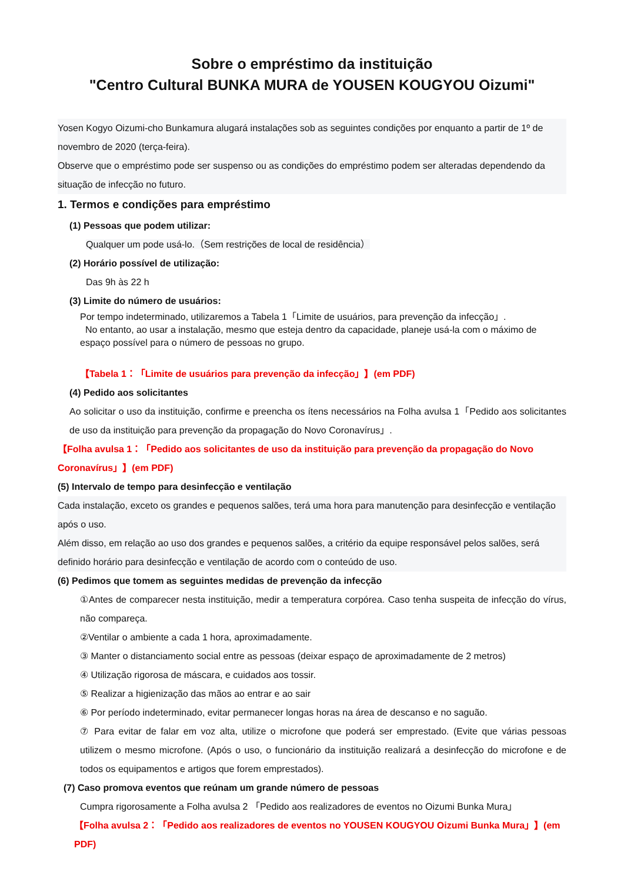Sobre o empréstimo da instituição
"Centro Cultural BUNKA MURA de YOUSEN KOUGYOU Oizumi"
Yosen Kogyo Oizumi-cho Bunkamura alugará instalações sob as seguintes condições por enquanto a partir de 1º de novembro de 2020 (terça-feira).
Observe que o empréstimo pode ser suspenso ou as condições do empréstimo podem ser alteradas dependendo da situação de infecção no futuro.
1. Termos e condições para empréstimo
(1) Pessoas que podem utilizar:
Qualquer um pode usá-lo.（Sem restrições de local de residência）
(2) Horário possível de utilização:
Das 9h às 22 h
(3) Limite do número de usuários:
Por tempo indeterminado, utilizaremos a Tabela 1「Limite de usuários, para prevenção da infecção」.
No entanto, ao usar a instalação, mesmo que esteja dentro da capacidade, planeje usá-la com o máximo de espaço possível para o número de pessoas no grupo.
【Tabela 1：「Limite de usuários para prevenção da infecção」】(em PDF)
(4) Pedido aos solicitantes
Ao solicitar o uso da instituição, confirme e preencha os ítens necessários na Folha avulsa 1「Pedido aos solicitantes de uso da instituição para prevenção da propagação do Novo Coronavírus」.
【Folha avulsa 1：「Pedido aos solicitantes de uso da instituição para prevenção da propagação do Novo Coronavírus」】(em PDF)
(5) Intervalo de tempo para desinfecção e ventilação
Cada instalação, exceto os grandes e pequenos salões, terá uma hora para manutenção para desinfecção e ventilação após o uso.
Além disso, em relação ao uso dos grandes e pequenos salões, a critério da equipe responsável pelos salões, será definido horário para desinfecção e ventilação de acordo com o conteúdo de uso.
(6) Pedimos que tomem as seguintes medidas de prevenção da infecção
①Antes de comparecer nesta instituição, medir a temperatura corpórea. Caso tenha suspeita de infecção do vírus, não compareça.
②Ventilar o ambiente a cada 1 hora, aproximadamente.
③ Manter o distanciamento social entre as pessoas (deixar espaço de aproximadamente de 2 metros)
④ Utilização rigorosa de máscara, e cuidados aos tossir.
⑤ Realizar a higienização das mãos ao entrar e ao sair
⑥ Por período indeterminado, evitar permanecer longas horas na área de descanso e no saguão.
⑦ Para evitar de falar em voz alta, utilize o microfone que poderá ser emprestado. (Evite que várias pessoas utilizem o mesmo microfone. (Após o uso, o funcionário da instituição realizará a desinfecção do microfone e de todos os equipamentos e artigos que forem emprestados).
(7) Caso promova eventos que reúnam um grande número de pessoas
Cumpra rigorosamente a Folha avulsa 2 「Pedido aos realizadores de eventos no Oizumi Bunka Mura」
【Folha avulsa 2：「Pedido aos realizadores de eventos no YOUSEN KOUGYOU Oizumi Bunka Mura」】(em PDF)